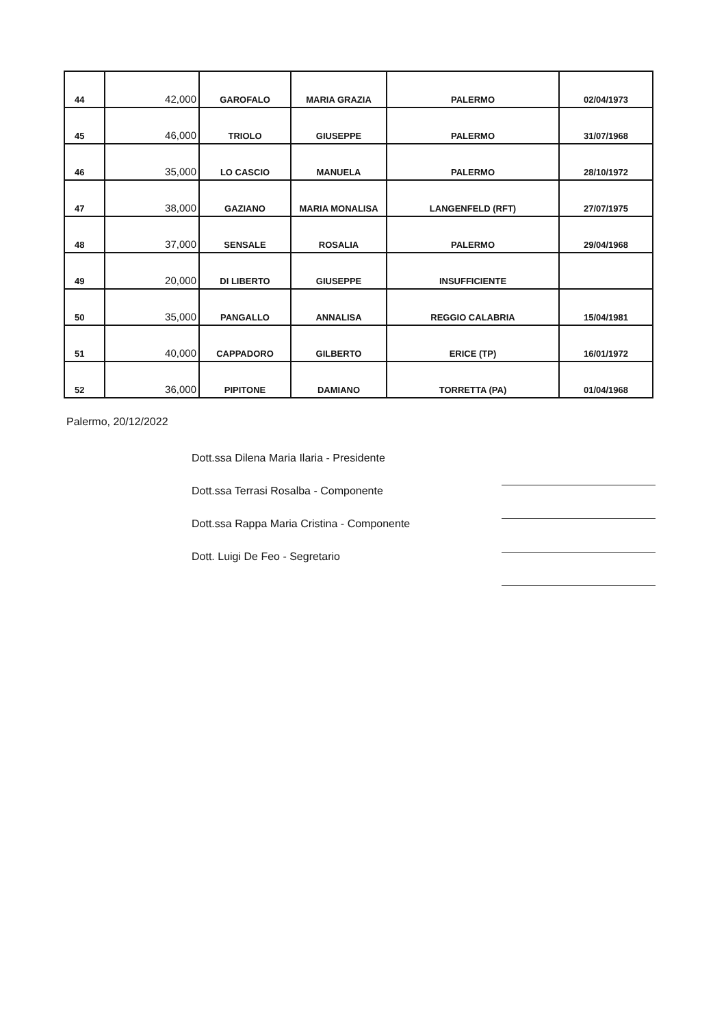| 44 | 42,000 | GAROFALO | MARIA GRAZIA | PALERMO | 02/04/1973 |
| 45 | 46,000 | TRIOLO | GIUSEPPE | PALERMO | 31/07/1968 |
| 46 | 35,000 | LO CASCIO | MANUELA | PALERMO | 28/10/1972 |
| 47 | 38,000 | GAZIANO | MARIA MONALISA | LANGENFELD (RFT) | 27/07/1975 |
| 48 | 37,000 | SENSALE | ROSALIA | PALERMO | 29/04/1968 |
| 49 | 20,000 | DI LIBERTO | GIUSEPPE | INSUFFICIENTE | |
| 50 | 35,000 | PANGALLO | ANNALISA | REGGIO CALABRIA | 15/04/1981 |
| 51 | 40,000 | CAPPADORO | GILBERTO | ERICE (TP) | 16/01/1972 |
| 52 | 36,000 | PIPITONE | DAMIANO | TORRETTA (PA) | 01/04/1968 |
Palermo, 20/12/2022
Dott.ssa Dilena Maria Ilaria - Presidente
Dott.ssa Terrasi Rosalba - Componente
Dott.ssa Rappa Maria Cristina - Componente
Dott. Luigi De Feo - Segretario